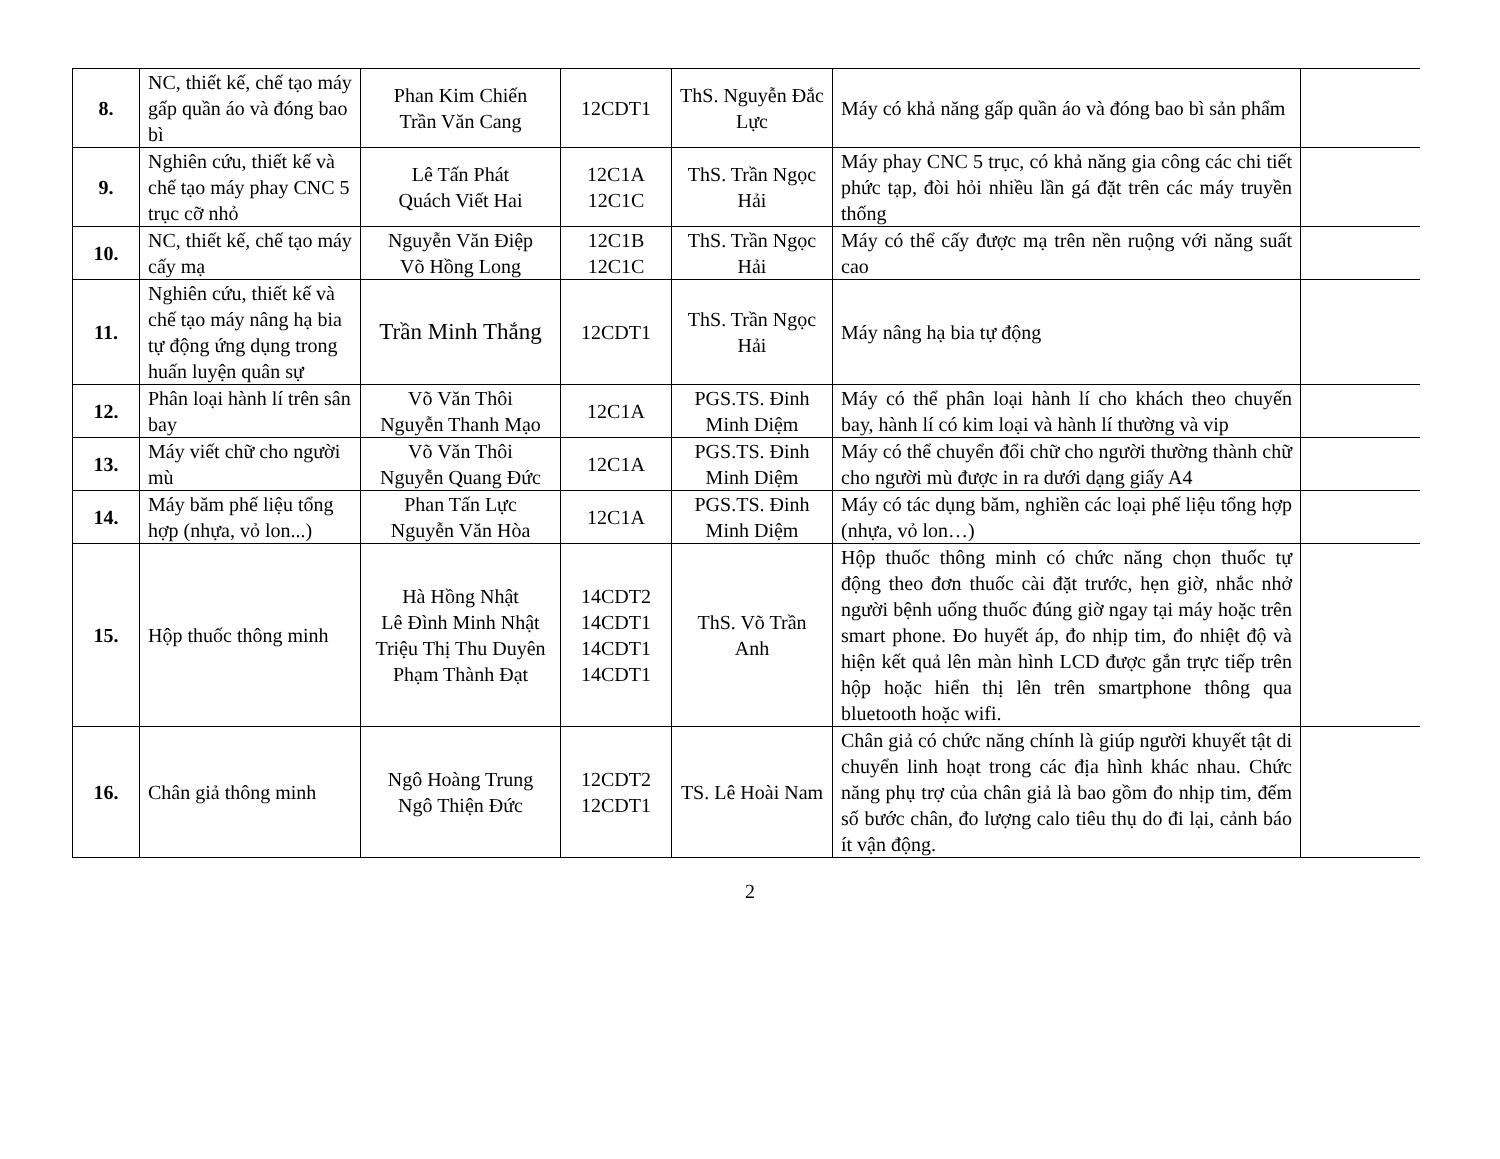| 8. | NC, thiết kế, chế tạo máy gấp quần áo và đóng bao bì | Phan Kim Chiến Trần Văn Cang | 12CDT1 | ThS. Nguyễn Đắc Lực | Máy có khả năng gấp quần áo và đóng bao bì sản phẩm | |
| 9. | Nghiên cứu, thiết kế và chế tạo máy phay CNC 5 trục cỡ nhỏ | Lê Tấn Phát Quách Viết Hai | 12C1A 12C1C | ThS. Trần Ngọc Hải | Máy phay CNC 5 trục, có khả năng gia công các chi tiết phức tạp, đòi hỏi nhiều lần gá đặt trên các máy truyền thống | |
| 10. | NC, thiết kế, chế tạo máy cấy mạ | Nguyễn Văn Điệp Võ Hồng Long | 12C1B 12C1C | ThS. Trần Ngọc Hải | Máy có thể cấy được mạ trên nền ruộng với năng suất cao | |
| 11. | Nghiên cứu, thiết kế và chế tạo máy nâng hạ bia tự động ứng dụng trong huấn luyện quân sự | Trần Minh Thắng | 12CDT1 | ThS. Trần Ngọc Hải | Máy nâng hạ bia tự động | |
| 12. | Phân loại hành lí trên sân bay | Võ Văn Thôi Nguyễn Thanh Mạo | 12C1A | PGS.TS. Đinh Minh Diệm | Máy có thể phân loại hành lí cho khách theo chuyến bay, hành lí có kim loại và hành lí thường và vip | |
| 13. | Máy viết chữ cho người mù | Võ Văn Thôi Nguyễn Quang Đức | 12C1A | PGS.TS. Đinh Minh Diệm | Máy có thể chuyển đổi chữ cho người thường thành chữ cho người mù được in ra dưới dạng giấy A4 | |
| 14. | Máy băm phế liệu tổng hợp (nhựa, vỏ lon...) | Phan Tấn Lực Nguyễn Văn Hòa | 12C1A | PGS.TS. Đinh Minh Diệm | Máy có tác dụng băm, nghiền các loại phế liệu tổng hợp (nhựa, vỏ lon…) | |
| 15. | Hộp thuốc thông minh | Hà Hồng Nhật Lê Đình Minh Nhật Triệu Thị Thu Duyên Phạm Thành Đạt | 14CDT2 14CDT1 14CDT1 14CDT1 | ThS. Võ Trần Anh | Hộp thuốc thông minh có chức năng chọn thuốc tự động theo đơn thuốc cài đặt trước, hẹn giờ, nhắc nhở người bệnh uống thuốc đúng giờ ngay tại máy hoặc trên smart phone. Đo huyết áp, đo nhịp tim, đo nhiệt độ và hiện kết quả lên màn hình LCD được gắn trực tiếp trên hộp hoặc hiển thị lên trên smartphone thông qua bluetooth hoặc wifi. | |
| 16. | Chân giả thông minh | Ngô Hoàng Trung Ngô Thiện Đức | 12CDT2 12CDT1 | TS. Lê Hoài Nam | Chân giả có chức năng chính là giúp người khuyết tật di chuyển linh hoạt trong các địa hình khác nhau. Chức năng phụ trợ của chân giả là bao gồm đo nhịp tim, đếm số bước chân, đo lượng calo tiêu thụ do đi lại, cảnh báo ít vận động. | |
2